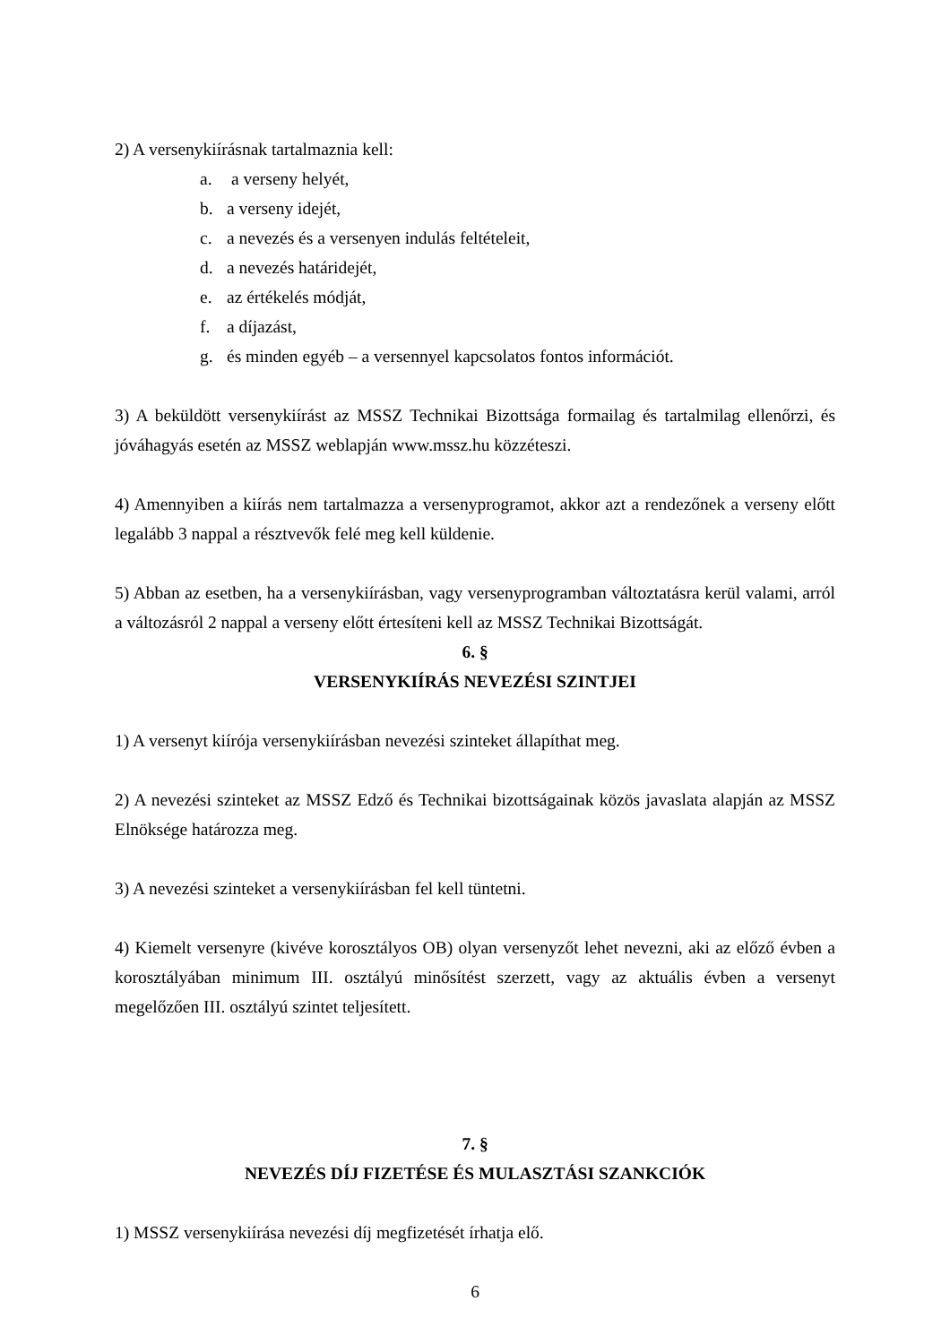2) A versenykiírásnak tartalmaznia kell:
a. a verseny helyét,
b. a verseny idejét,
c. a nevezés és a versenyen indulás feltételeit,
d. a nevezés határidejét,
e. az értékelés módját,
f. a díjazást,
g. és minden egyéb – a versennyel kapcsolatos fontos információt.
3) A beküldött versenykiírást az MSSZ Technikai Bizottsága formailag és tartalmilag ellenőrzi, és jóváhagyás esetén az MSSZ weblapján www.mssz.hu közzéteszi.
4) Amennyiben a kiírás nem tartalmazza a versenyprogramot, akkor azt a rendezőnek a verseny előtt legalább 3 nappal a résztvevők felé meg kell küldenie.
5) Abban az esetben, ha a versenykiírásban, vagy versenyprogramban változtatásra kerül valami, arról a változásról 2 nappal a verseny előtt értesíteni kell az MSSZ Technikai Bizottságát.
6. §
VERSENYKIÍRÁS NEVEZÉSI SZINTJEI
1) A versenyt kiírója versenykiírásban nevezési szinteket állapíthat meg.
2) A nevezési szinteket az MSSZ Edző és Technikai bizottságainak közös javaslata alapján az MSSZ Elnöksége határozza meg.
3) A nevezési szinteket a versenykiírásban fel kell tüntetni.
4) Kiemelt versenyre (kivéve korosztályos OB) olyan versenyzőt lehet nevezni, aki az előző évben a korosztályában minimum III. osztályú minősítést szerzett, vagy az aktuális évben a versenyt megelőzően III. osztályú szintet teljesített.
7. §
NEVEZÉS DÍJ FIZETÉSE ÉS MULASZTÁSI SZANKCIÓK
1) MSSZ versenykiírása nevezési díj megfizetését írhatja elő.
6